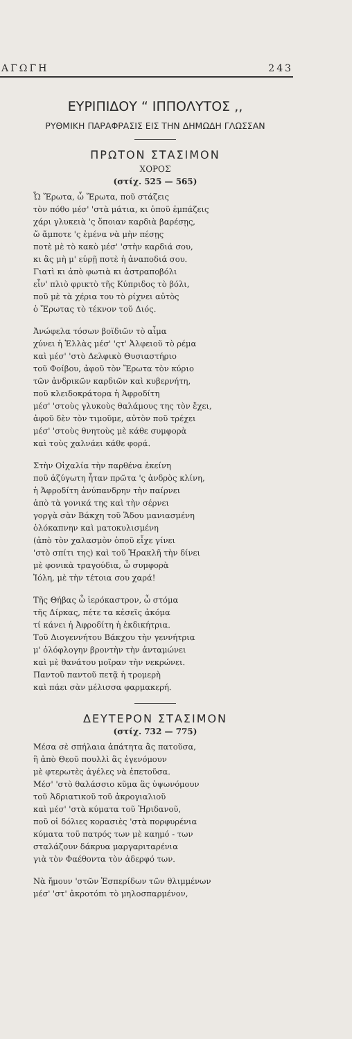ΑΓΩΓΗ 243
ΕΥΡΙΠΙΔΟΥ “ ΙΠΠΟΛΥΤΟΣ ,,
ΡΥΘΜΙΚΗ ΠΑΡΑΦΡΑΣΙΣ ΕΙΣ ΤΗΝ ΔΗΜΩΔΗ ΓΛΩΣΣΑΝ
ΠΡΩΤΟΝ ΣΤΑΣΙΜΟΝ
ΧΟΡΟΣ
(στίχ. 525 — 565)
Ὦ Ἔρωτα, ὦ Ἔρωτα, ποῦ στάζεις
τὸν πόθο μέσ' 'στὰ μάτια, κι ὁποῦ ἐμπάζεις
χάρι γλυκειὰ 'ς ὅποιαν καρδιὰ βαρέσῃς,
ὤ ἄμποτε 'ς ἐμένα νὰ μὴν πέσῃς
ποτὲ μὲ τὸ κακὸ μέσ' 'στὴν καρδιά σου,
κι ἂς μὴ μ' εὑρῇ ποτὲ ἡ ἀναποδιά σου.
Γιατὶ κι ἀπὸ φωτιὰ κι ἀστραποβόλι
εἶν' πλιὸ φρικτὸ τῆς Κύπριδος τὸ βόλι,
ποῦ μὲ τὰ χέρια του τὸ ρίχνει αὐτὸς
ὁ Ἔρωτας τὸ τέκνον τοῦ Διός.
Ἀνώφελα τόσων βοϊδιῶν τὸ αἷμα
χύνει ἡ Ἑλλὰς μέσ' 'ςτ' Ἀλφειοῦ τὸ ρέμα
καὶ μέσ' 'στὸ Δελφικὸ Θυσιαστήριο
τοῦ Φοίβου, ἀφοῦ τὸν Ἔρωτα τὸν κύριο
τῶν ἀνδρικῶν καρδιῶν καὶ κυβερνήτη,
ποῦ κλειδοκράτορα ἡ Ἀφροδίτη
μέσ' 'στοὺς γλυκοὺς θαλάμους της τὸν ἔχει,
ἀφοῦ δὲν τὸν τιμοῦμε, αὐτὸν ποῦ τρέχει
μέσ' 'στοὺς θνητοὺς μὲ κάθε συμφορὰ
καὶ τοὺς χαλνάει κάθε φορά.
Στὴν Οἰχαλία τὴν παρθένα ἐκείνη
ποῦ ἀζύγωτη ἦταν πρῶτα 'ς ἀνδρὸς κλίνη,
ἡ Ἀφροδίτη ἀνύπανδρην τὴν παίρνει
ἀπὸ τὰ γονικά της καὶ τὴν σέρνει
γοργὰ σὰν Βάκχη τοῦ Ἅδου μανιασμένη
ὁλόκαπνην καὶ ματοκυλισμένη
(ἀπὸ τὸν χαλασμὸν ὁποῦ εἶχε γίνει
'στὸ σπίτι της) καὶ τοῦ Ἡρακλῆ τὴν δίνει
μὲ φονικὰ τραγούδια, ὦ συμφορὰ
Ἰόλη, μὲ τὴν τέτοια σου χαρά!
Τῆς Θήβας ὦ ἱερόκαστρον, ὦ στόμα
τῆς Δίρκας, πέτε τα κἐσεῖς ἀκόμα
τί κάνει ἡ Ἀφροδίτη ἡ ἐκδικήτρια.
Τοῦ Διογεννήτου Βάκχου τὴν γεννήτρια
μ' ὁλόφλογην βροντὴν τὴν ἀνταμώνει
καὶ μὲ θανάτου μοῖραν τὴν νεκρώνει.
Παντοῦ παντοῦ πετᾷ ἡ τρομερὴ
καὶ πάει σὰν μέλισσα φαρμακερή.
ΔΕΥΤΕΡΟΝ ΣΤΑΣΙΜΟΝ
(στίχ. 732 — 775)
Μέσα σὲ σπήλαια ἀπάτητα ἂς πατοῦσα,
ἢ ἀπὸ Θεοῦ πουλλὶ ἂς ἐγενόμουν
μὲ φτερωτὲς ἀγέλες νὰ ἐπετοῦσα.
Μέσ' 'στὸ θαλάσσιο κῦμα ἂς ὑψωνόμουν
τοῦ Ἀδριατικοῦ τοῦ ἀκρογιαλιοῦ
καὶ μέσ' 'στὰ κύματα τοῦ Ἠριδανοῦ,
ποῦ οἱ δόλιες κορασιὲς 'στὰ πορφυρένια
κύματα τοῦ πατρός των μὲ καημό - των
σταλάζουν δάκρυα μαργαριταρένια
γιὰ τὸν Φαέθοντα τὸν ἀδερφό των.
Νὰ ἤμουν 'στῶν Ἑσπερίδων τῶν θλιμμένων
μέσ' 'στ' ἀκροτόπι τὸ μηλοσπαρμένον,